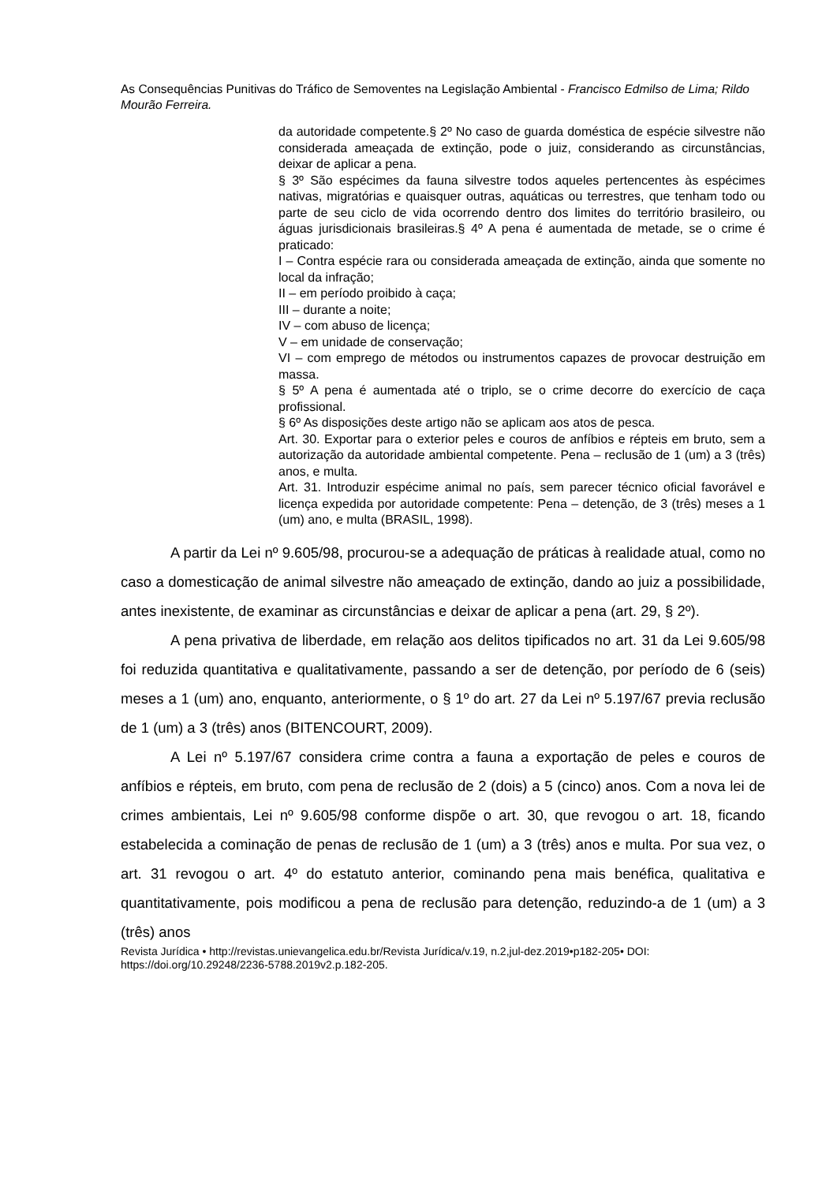As Consequências Punitivas do Tráfico de Semoventes na Legislação Ambiental - Francisco Edmilso de Lima; Rildo Mourão Ferreira.
da autoridade competente.§ 2º No caso de guarda doméstica de espécie silvestre não considerada ameaçada de extinção, pode o juiz, considerando as circunstâncias, deixar de aplicar a pena.
§ 3º São espécimes da fauna silvestre todos aqueles pertencentes às espécimes nativas, migratórias e quaisquer outras, aquáticas ou terrestres, que tenham todo ou parte de seu ciclo de vida ocorrendo dentro dos limites do território brasileiro, ou águas jurisdicionais brasileiras.§ 4º A pena é aumentada de metade, se o crime é praticado:
I – Contra espécie rara ou considerada ameaçada de extinção, ainda que somente no local da infração;
II – em período proibido à caça;
III – durante a noite;
IV – com abuso de licença;
V – em unidade de conservação;
VI – com emprego de métodos ou instrumentos capazes de provocar destruição em massa.
§ 5º A pena é aumentada até o triplo, se o crime decorre do exercício de caça profissional.
§ 6º As disposições deste artigo não se aplicam aos atos de pesca.
Art. 30. Exportar para o exterior peles e couros de anfíbios e répteis em bruto, sem a autorização da autoridade ambiental competente. Pena – reclusão de 1 (um) a 3 (três) anos, e multa.
Art. 31. Introduzir espécime animal no país, sem parecer técnico oficial favorável e licença expedida por autoridade competente: Pena – detenção, de 3 (três) meses a 1 (um) ano, e multa (BRASIL, 1998).
A partir da Lei nº 9.605/98, procurou-se a adequação de práticas à realidade atual, como no caso a domesticação de animal silvestre não ameaçado de extinção, dando ao juiz a possibilidade, antes inexistente, de examinar as circunstâncias e deixar de aplicar a pena (art. 29, § 2º).
A pena privativa de liberdade, em relação aos delitos tipificados no art. 31 da Lei 9.605/98 foi reduzida quantitativa e qualitativamente, passando a ser de detenção, por período de 6 (seis) meses a 1 (um) ano, enquanto, anteriormente, o § 1º do art. 27 da Lei nº 5.197/67 previa reclusão de 1 (um) a 3 (três) anos (BITENCOURT, 2009).
A Lei nº 5.197/67 considera crime contra a fauna a exportação de peles e couros de anfíbios e répteis, em bruto, com pena de reclusão de 2 (dois) a 5 (cinco) anos. Com a nova lei de crimes ambientais, Lei nº 9.605/98 conforme dispõe o art. 30, que revogou o art. 18, ficando estabelecida a cominação de penas de reclusão de 1 (um) a 3 (três) anos e multa. Por sua vez, o art. 31 revogou o art. 4º do estatuto anterior, cominando pena mais benéfica, qualitativa e quantitativamente, pois modificou a pena de reclusão para detenção, reduzindo-a de 1 (um) a 3 (três) anos
Revista Jurídica • http://revistas.unievangelica.edu.br/Revista Jurídica/v.19, n.2,jul-dez.2019•p182-205• DOI: https://doi.org/10.29248/2236-5788.2019v2.p.182-205.